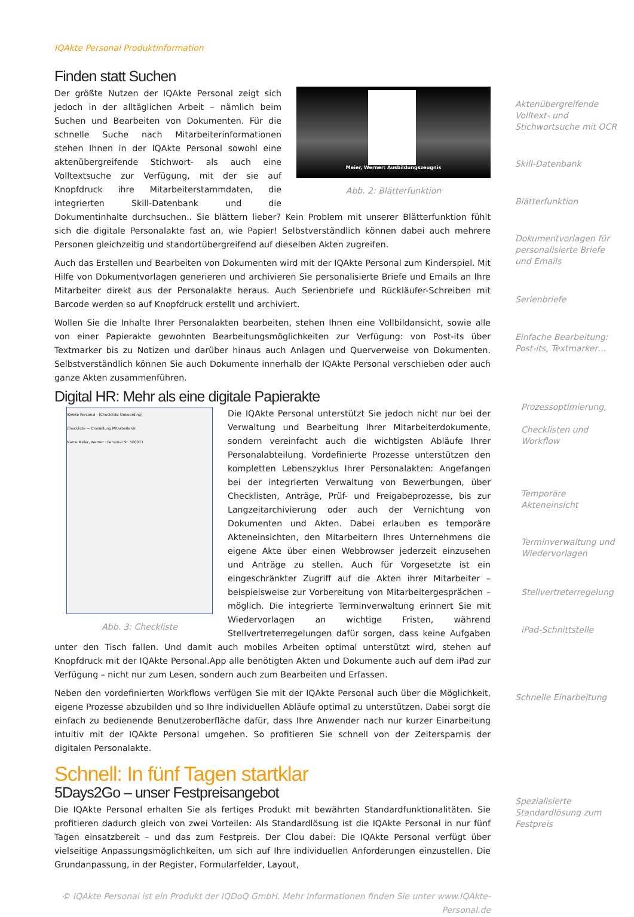IQAkte Personal Produktinformation
Finden statt Suchen
Meier, Werner: Ausbildungszeugnis
Abb. 2: Blätterfunktion
Der größte Nutzen der IQAkte Personal zeigt sich jedoch in der alltäglichen Arbeit – nämlich beim Suchen und Bearbeiten von Dokumenten. Für die schnelle Suche nach Mitarbeiterinformationen stehen Ihnen in der IQAkte Personal sowohl eine aktenübergreifende Stichwort- als auch eine Volltextsuche zur Verfügung, mit der sie auf Knopfdruck ihre Mitarbeiterstammdaten, die integrierten Skill-Datenbank und die Dokumentinhalte durchsuchen.. Sie blättern lieber? Kein Problem mit unserer Blätterfunktion fühlt sich die digitale Personalakte fast an, wie Papier! Selbstverständlich können dabei auch mehrere Personen gleichzeitig und standortübergreifend auf dieselben Akten zugreifen.
Auch das Erstellen und Bearbeiten von Dokumenten wird mit der IQAkte Personal zum Kinderspiel. Mit Hilfe von Dokumentvorlagen generieren und archivieren Sie personalisierte Briefe und Emails an Ihre Mitarbeiter direkt aus der Personalakte heraus. Auch Serienbriefe und Rückläufer-Schreiben mit Barcode werden so auf Knopfdruck erstellt und archiviert.
Wollen Sie die Inhalte Ihrer Personalakten bearbeiten, stehen Ihnen eine Vollbildansicht, sowie alle von einer Papierakte gewohnten Bearbeitungsmöglichkeiten zur Verfügung: von Post-its über Textmarker bis zu Notizen und darüber hinaus auch Anlagen und Querverweise von Dokumenten. Selbstverständlich können Sie auch Dokumente innerhalb der IQAkte Personal verschieben oder auch ganze Akten zusammenführen.
Digital HR: Mehr als eine digitale Papierakte
IQAkte Personal - [Checkliste Onboarding]
Checkliste — Einstellung Mitarbeiter/in
Name Meier, Werner · Personal Nr. 500011
Abb. 3: Checkliste
Die IQAkte Personal unterstützt Sie jedoch nicht nur bei der Verwaltung und Bearbeitung Ihrer Mitarbeiterdokumente, sondern vereinfacht auch die wichtigsten Abläufe Ihrer Personalabteilung. Vordefinierte Prozesse unterstützen den kompletten Lebenszyklus Ihrer Personalakten: Angefangen bei der integrierten Verwaltung von Bewerbungen, über Checklisten, Anträge, Prüf- und Freigabeprozesse, bis zur Langzeitarchivierung oder auch der Vernichtung von Dokumenten und Akten. Dabei erlauben es temporäre Akteneinsichten, den Mitarbeitern Ihres Unternehmens die eigene Akte über einen Webbrowser jederzeit einzusehen und Anträge zu stellen. Auch für Vorgesetzte ist ein eingeschränkter Zugriff auf die Akten ihrer Mitarbeiter – beispielsweise zur Vorbereitung von Mitarbeitergesprächen – möglich. Die integrierte Terminverwaltung erinnert Sie mit Wiedervorlagen an wichtige Fristen, während Stellvertreterregelungen dafür sorgen, dass keine Aufgaben unter den Tisch fallen. Und damit auch mobiles Arbeiten optimal unterstützt wird, stehen auf Knopfdruck mit der IQAkte Personal.App alle benötigten Akten und Dokumente auch auf dem iPad zur Verfügung – nicht nur zum Lesen, sondern auch zum Bearbeiten und Erfassen.
Neben den vordefinierten Workflows verfügen Sie mit der IQAkte Personal auch über die Möglichkeit, eigene Prozesse abzubilden und so Ihre individuellen Abläufe optimal zu unterstützen. Dabei sorgt die einfach zu bedienende Benutzeroberfläche dafür, dass Ihre Anwender nach nur kurzer Einarbeitung intuitiv mit der IQAkte Personal umgehen. So profitieren Sie schnell von der Zeitersparnis der digitalen Personalakte.
Schnell: In fünf Tagen startklar
5Days2Go – unser Festpreisangebot
Die IQAkte Personal erhalten Sie als fertiges Produkt mit bewährten Standardfunktionalitäten. Sie profitieren dadurch gleich von zwei Vorteilen: Als Standardlösung ist die IQAkte Personal in nur fünf Tagen einsatzbereit – und das zum Festpreis. Der Clou dabei: Die IQAkte Personal verfügt über vielseitige Anpassungsmöglichkeiten, um sich auf Ihre individuellen Anforderungen einzustellen. Die Grundanpassung, in der Register, Formularfelder, Layout,
© IQAkte Personal ist ein Produkt der IQDoQ GmbH. Mehr Informationen finden Sie unter www.IQAkte-Personal.de
Aktenübergreifende Volltext- und Stichwortsuche mit OCR
Skill-Datenbank
Blätterfunktion
Dokumentvorlagen für personalisierte Briefe und Emails
Serienbriefe
Einfache Bearbeitung: Post-its, Textmarker…
Prozessoptimierung,
Checklisten und Workflow
Temporäre Akteneinsicht
Terminverwaltung und Wiedervorlagen
Stellvertreterregelung
iPad-Schnittstelle
Schnelle Einarbeitung
Spezialisierte Standardlösung zum Festpreis